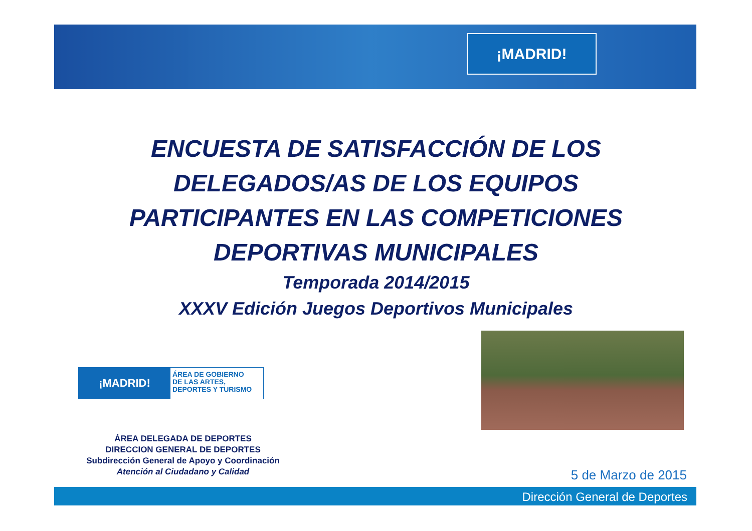¡MADRID!
ENCUESTA DE SATISFACCIÓN DE LOS DELEGADOS/AS DE LOS EQUIPOS PARTICIPANTES EN LAS COMPETICIONES DEPORTIVAS MUNICIPALES
Temporada 2014/2015
XXXV Edición Juegos Deportivos Municipales
¡MADRID!
ÁREA DE GOBIERNO
DE LAS ARTES,
DEPORTES Y TURISMO
ÁREA DELEGADA DE DEPORTES
DIRECCION GENERAL DE DEPORTES
Subdirección General de Apoyo y Coordinación
Atención al Ciudadano y Calidad
5 de Marzo de 2015
Dirección General de Deportes